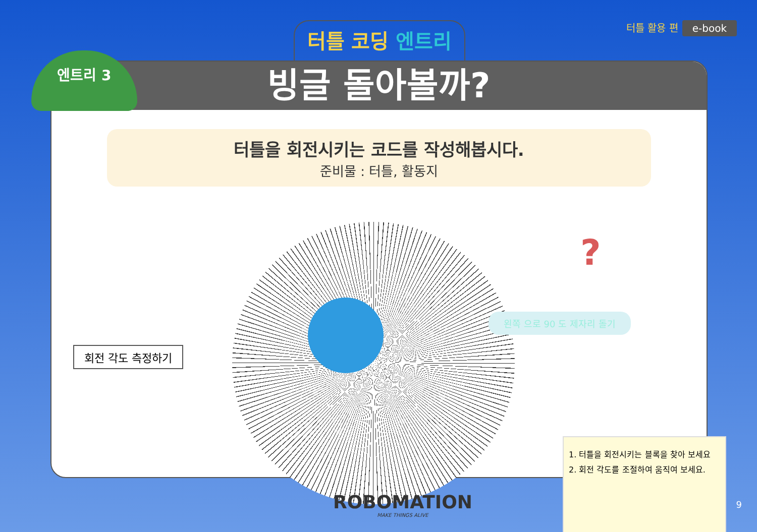터틀 코딩 엔트리 터틀 활용 편 e-book
빙글 돌아볼까?
터틀을 회전시키는 코드를 작성해봅시다.
준비물 : 터틀, 활동지
엔트리 3
회전 각도 측정하기
왼쪽 으로 90 도 제자리 돌기
?
1. 터틀을 회전시키는 블록을 찾아 보세요
2. 회전 각도를 조절하여 움직여 보세요.
ROBOMATION
MAKE THINGS ALIVE
9